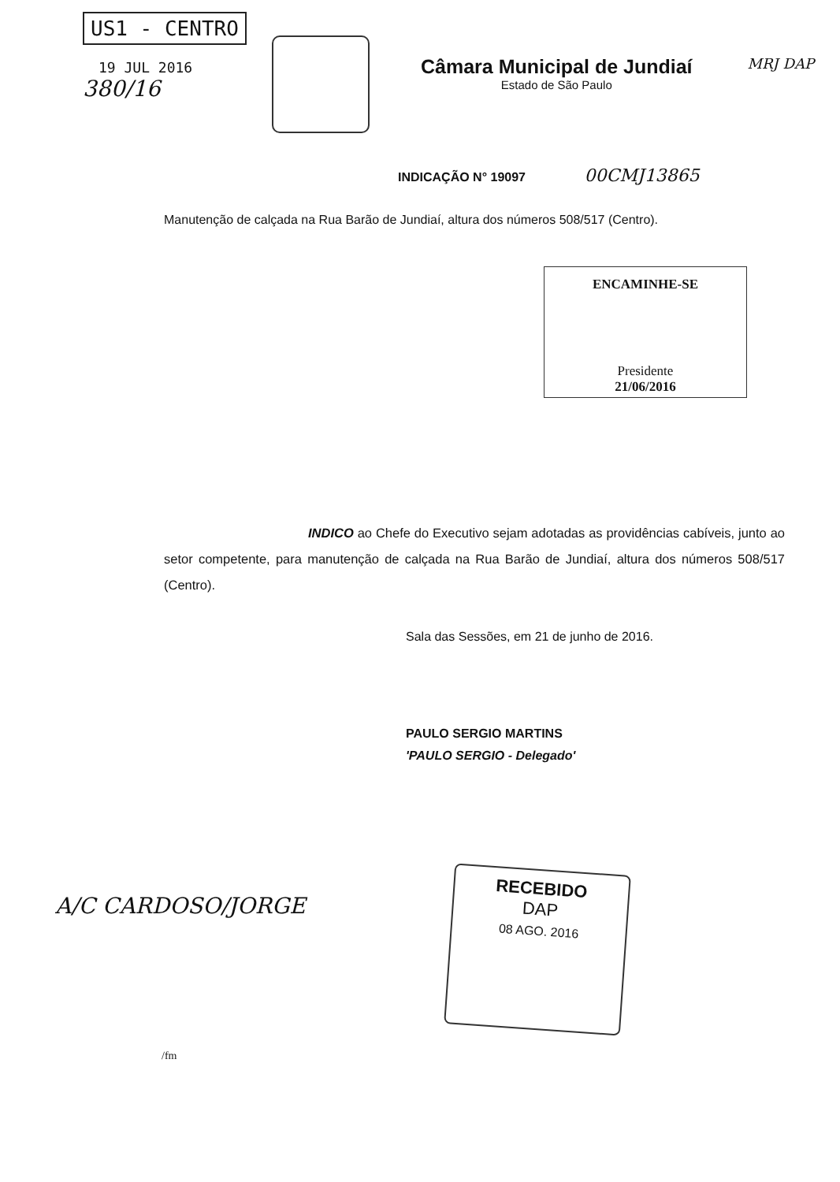US1 - CENTRO
19 JUL 2016
380/16
Câmara Municipal de Jundiaí
Estado de São Paulo
MRJ DAP
INDICAÇÃO N° 19097 00CMJ13865
Manutenção de calçada na Rua Barão de Jundiaí, altura dos números 508/517 (Centro).
ENCAMINHE-SE
Presidente
21/06/2016
INDICO ao Chefe do Executivo sejam adotadas as providências cabíveis, junto ao setor competente, para manutenção de calçada na Rua Barão de Jundiaí, altura dos números 508/517 (Centro).
Sala das Sessões, em 21 de junho de 2016.
PAULO SERGIO MARTINS
'PAULO SERGIO - Delegado'
A/C CARDOSO/JORGE
RECEBIDO
DAP
08 AGO. 2016
/fm